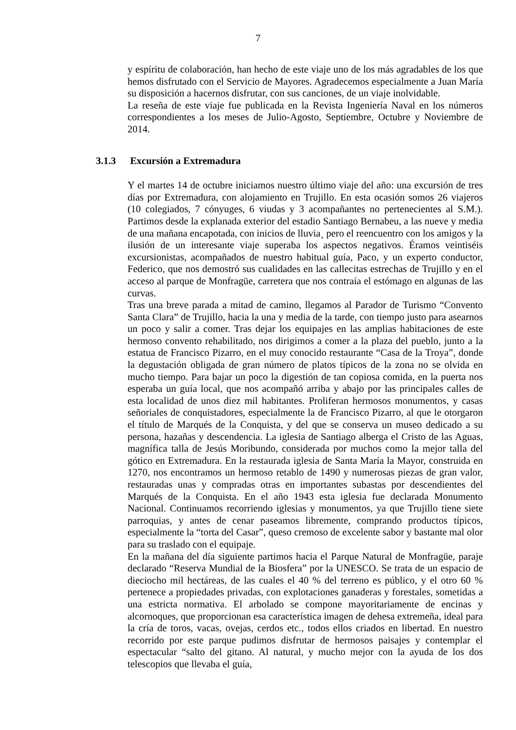7
y espíritu de colaboración, han hecho de este viaje uno de los más agradables de los que hemos disfrutado con el Servicio de Mayores. Agradecemos especialmente a Juan María su disposición a hacernos disfrutar, con sus canciones, de un viaje inolvidable.
La reseña de este viaje fue publicada en la Revista Ingeniería Naval en los números correspondientes a los meses de Julio-Agosto, Septiembre, Octubre y Noviembre de 2014.
3.1.3 Excursión a Extremadura
Y el martes 14 de octubre iniciamos nuestro último viaje del año: una excursión de tres días por Extremadura, con alojamiento en Trujillo. En esta ocasión somos 26 viajeros (10 colegiados, 7 cónyuges, 6 viudas y 3 acompañantes no pertenecientes al S.M.). Partimos desde la explanada exterior del estadio Santiago Bernabeu, a las nueve y media de una mañana encapotada, con inicios de lluvia¸ pero el reencuentro con los amigos y la ilusión de un interesante viaje superaba los aspectos negativos. Éramos veintiséis excursionistas, acompañados de nuestro habitual guía, Paco, y un experto conductor, Federico, que nos demostró sus cualidades en las callecitas estrechas de Trujillo y en el acceso al parque de Monfragüe, carretera que nos contraía el estómago en algunas de las curvas.
Tras una breve parada a mitad de camino, llegamos al Parador de Turismo “Convento Santa Clara” de Trujillo, hacia la una y media de la tarde, con tiempo justo para asearnos un poco y salir a comer. Tras dejar los equipajes en las amplias habitaciones de este hermoso convento rehabilitado, nos dirigimos a comer a la plaza del pueblo, junto a la estatua de Francisco Pizarro, en el muy conocido restaurante “Casa de la Troya”, donde la degustación obligada de gran número de platos típicos de la zona no se olvida en mucho tiempo. Para bajar un poco la digestión de tan copiosa comida, en la puerta nos esperaba un guía local, que nos acompañó arriba y abajo por las principales calles de esta localidad de unos diez mil habitantes. Proliferan hermosos monumentos, y casas señoriales de conquistadores, especialmente la de Francisco Pizarro, al que le otorgaron el título de Marqués de la Conquista, y del que se conserva un museo dedicado a su persona, hazañas y descendencia. La iglesia de Santiago alberga el Cristo de las Aguas, magnífica talla de Jesús Moribundo, considerada por muchos como la mejor talla del gótico en Extremadura. En la restaurada iglesia de Santa María la Mayor, construida en 1270, nos encontramos un hermoso retablo de 1490 y numerosas piezas de gran valor, restauradas unas y compradas otras en importantes subastas por descendientes del Marqués de la Conquista. En el año 1943 esta iglesia fue declarada Monumento Nacional. Continuamos recorriendo iglesias y monumentos, ya que Trujillo tiene siete parroquias, y antes de cenar paseamos libremente, comprando productos típicos, especialmente la “torta del Casar”, queso cremoso de excelente sabor y bastante mal olor para su traslado con el equipaje.
En la mañana del día siguiente partimos hacia el Parque Natural de Monfragüe, paraje declarado “Reserva Mundial de la Biosfera” por la UNESCO. Se trata de un espacio de dieciocho mil hectáreas, de las cuales el 40 % del terreno es público, y el otro 60 % pertenece a propiedades privadas, con explotaciones ganaderas y forestales, sometidas a una estricta normativa. El arbolado se compone mayoritariamente de encinas y alcornoques, que proporcionan esa característica imagen de dehesa extremeña, ideal para la cría de toros, vacas, ovejas, cerdos etc., todos ellos criados en libertad. En nuestro recorrido por este parque pudimos disfrutar de hermosos paisajes y contemplar el espectacular “salto del gitano. Al natural, y mucho mejor con la ayuda de los dos telescopios que llevaba el guía,